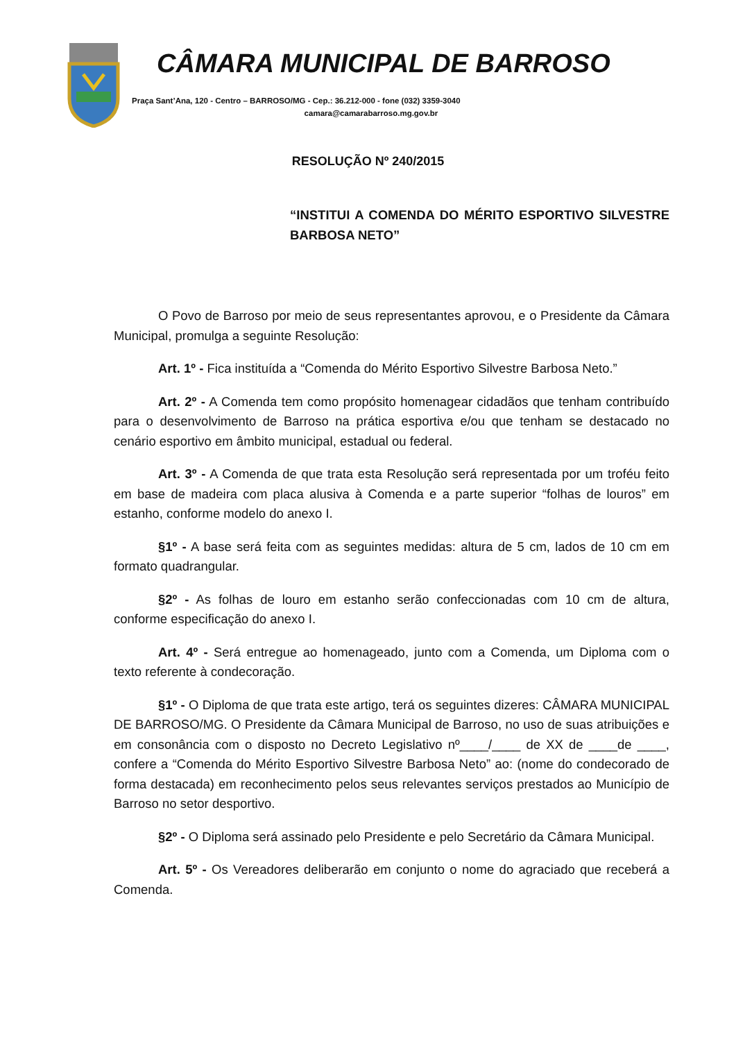CÂMARA MUNICIPAL DE BARROSO
Praça Sant’Ana, 120 - Centro – BARROSO/MG - Cep.: 36.212-000 - fone (032) 3359-3040
camara@camarabarroso.mg.gov.br
RESOLUÇÃO Nº 240/2015
“INSTITUI A COMENDA DO MÉRITO ESPORTIVO SILVESTRE BARBOSA NETO”
O Povo de Barroso por meio de seus representantes aprovou, e o Presidente da Câmara Municipal, promulga a seguinte Resolução:
Art. 1º - Fica instituída a “Comenda do Mérito Esportivo Silvestre Barbosa Neto.”
Art. 2º - A Comenda tem como propósito homenagear cidadãos que tenham contribuído para o desenvolvimento de Barroso na prática esportiva e/ou que tenham se destacado no cenário esportivo em âmbito municipal, estadual ou federal.
Art. 3º - A Comenda de que trata esta Resolução será representada por um troféu feito em base de madeira com placa alusiva à Comenda e a parte superior “folhas de louros” em estanho, conforme modelo do anexo I.
§1º - A base será feita com as seguintes medidas: altura de 5 cm, lados de 10 cm em formato quadrangular.
§2º - As folhas de louro em estanho serão confeccionadas com 10 cm de altura, conforme especificação do anexo I.
Art. 4º - Será entregue ao homenageado, junto com a Comenda, um Diploma com o texto referente à condecoração.
§1º - O Diploma de que trata este artigo, terá os seguintes dizeres: CÂMARA MUNICIPAL DE BARROSO/MG. O Presidente da Câmara Municipal de Barroso, no uso de suas atribuições e em consonância com o disposto no Decreto Legislativo nº____/____ de XX de ____de ____, confere a “Comenda do Mérito Esportivo Silvestre Barbosa Neto” ao: (nome do condecorado de forma destacada) em reconhecimento pelos seus relevantes serviços prestados ao Município de Barroso no setor desportivo.
§2º - O Diploma será assinado pelo Presidente e pelo Secretário da Câmara Municipal.
Art. 5º - Os Vereadores deliberarão em conjunto o nome do agraciado que receberá a Comenda.